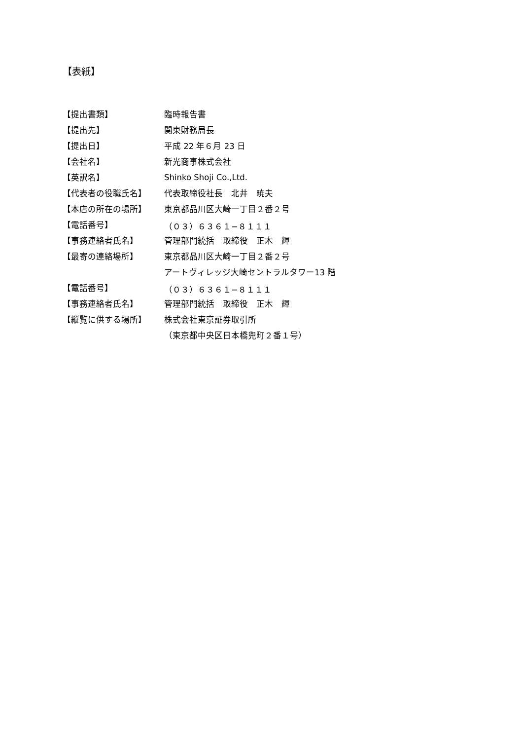【表紙】
| 【提出書類】 | 臨時報告書 |
| 【提出先】 | 関東財務局長 |
| 【提出日】 | 平成 22 年６月 23 日 |
| 【会社名】 | 新光商事株式会社 |
| 【英訳名】 | Shinko Shoji Co.,Ltd. |
| 【代表者の役職氏名】 | 代表取締役社長 北井 暁夫 |
| 【本店の所在の場所】 | 東京都品川区大崎一丁目２番２号 |
| 【電話番号】 | （０３）６３６１−８１１１ |
| 【事務連絡者氏名】 | 管理部門統括 取締役 正木 輝 |
| 【最寄の連絡場所】 | 東京都品川区大崎一丁目２番２号 |
| | アートヴィレッジ大崎セントラルタワー13 階 |
| 【電話番号】 | （０３）６３６１−８１１１ |
| 【事務連絡者氏名】 | 管理部門統括 取締役 正木 輝 |
| 【縦覧に供する場所】 | 株式会社東京証券取引所 |
| | （東京都中央区日本橋兜町２番１号） |